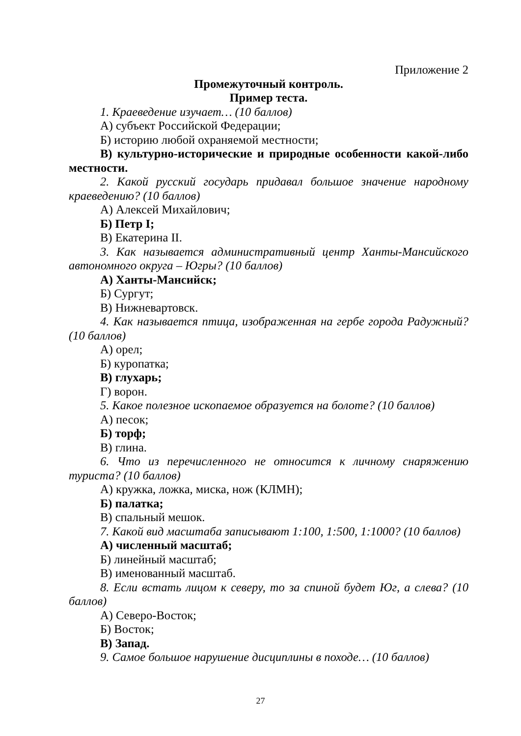Приложение 2
Промежуточный контроль.
Пример теста.
1. Краеведение изучает… (10 баллов)
А) субъект Российской Федерации;
Б) историю любой охраняемой местности;
В) культурно-исторические и природные особенности какой-либо местности.
2. Какой русский государь придавал большое значение народному краеведению? (10 баллов)
А) Алексей Михайлович;
Б) Петр I;
В) Екатерина II.
3. Как называется административный центр Ханты-Мансийского автономного округа – Югры? (10 баллов)
А) Ханты-Мансийск;
Б) Сургут;
В) Нижневартовск.
4. Как называется птица, изображенная на гербе города Радужный? (10 баллов)
А) орел;
Б) куропатка;
В) глухарь;
Г) ворон.
5. Какое полезное ископаемое образуется на болоте? (10 баллов)
А) песок;
Б) торф;
В) глина.
6. Что из перечисленного не относится к личному снаряжению туриста? (10 баллов)
А) кружка, ложка, миска, нож (КЛМН);
Б) палатка;
В) спальный мешок.
7. Какой вид масштаба записывают 1:100, 1:500, 1:1000? (10 баллов)
А) численный масштаб;
Б) линейный масштаб;
В) именованный масштаб.
8. Если встать лицом к северу, то за спиной будет Юг, а слева? (10 баллов)
А) Северо-Восток;
Б) Восток;
В) Запад.
9. Самое большое нарушение дисциплины в походе… (10 баллов)
27